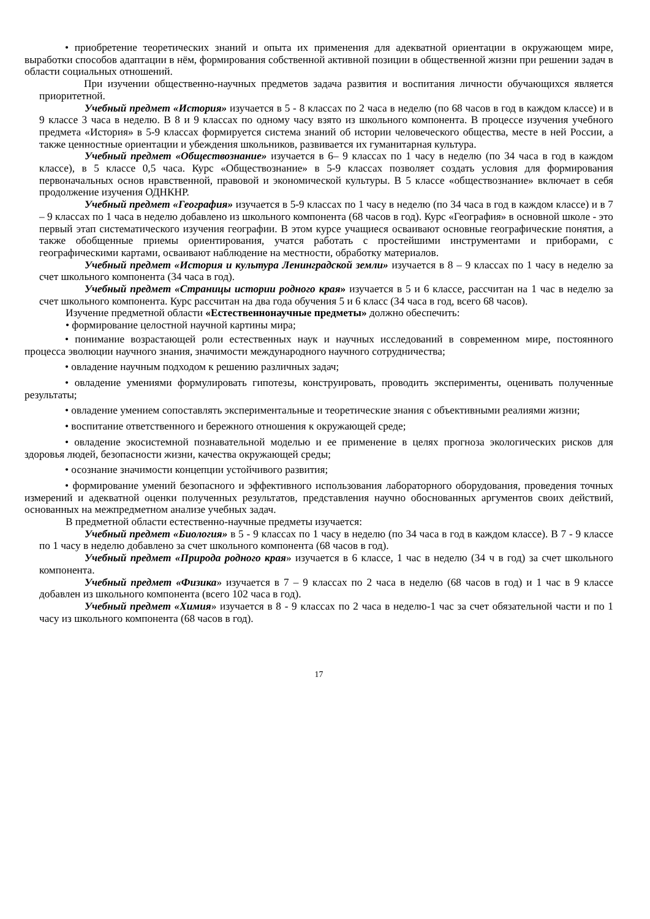• приобретение теоретических знаний и опыта их применения для адекватной ориентации в окружающем мире, выработки способов адаптации в нём, формирования собственной активной позиции в общественной жизни при решении задач в области социальных отношений.
При изучении общественно-научных предметов задача развития и воспитания личности обучающихся является приоритетной.
Учебный предмет «История» изучается в 5 - 8 классах по 2 часа в неделю (по 68 часов в год в каждом классе) и в 9 классе 3 часа в неделю. В 8 и 9 классах по одному часу взято из школьного компонента. В процессе изучения учебного предмета «История» в 5-9 классах формируется система знаний об истории человеческого общества, месте в ней России, а также ценностные ориентации и убеждения школьников, развивается их гуманитарная культура.
Учебный предмет «Обществознание» изучается в 6– 9 классах по 1 часу в неделю (по 34 часа в год в каждом классе), в 5 классе 0,5 часа. Курс «Обществознание» в 5-9 классах позволяет создать условия для формирования первоначальных основ нравственной, правовой и экономической культуры. В 5 классе «обществознание» включает в себя продолжение изучения ОДНКНР.
Учебный предмет «География» изучается в 5-9 классах по 1 часу в неделю (по 34 часа в год в каждом классе) и в 7 – 9 классах по 1 часа в неделю добавлено из школьного компонента (68 часов в год). Курс «География» в основной школе - это первый этап систематического изучения географии. В этом курсе учащиеся осваивают основные географические понятия, а также обобщенные приемы ориентирования, учатся работать с простейшими инструментами и приборами, с географическими картами, осваивают наблюдение на местности, обработку материалов.
Учебный предмет «История и культура Ленинградской земли» изучается в 8 – 9 классах по 1 часу в неделю за счет школьного компонента (34 часа в год).
Учебный предмет «Страницы истории родного края» изучается в 5 и 6 классе, рассчитан на 1 час в неделю за счет школьного компонента. Курс рассчитан на два года обучения 5 и 6 класс (34 часа в год, всего 68 часов).
Изучение предметной области «Естественнонаучные предметы» должно обеспечить:
• формирование целостной научной картины мира;
• понимание возрастающей роли естественных наук и научных исследований в современном мире, постоянного процесса эволюции научного знания, значимости международного научного сотрудничества;
• овладение научным подходом к решению различных задач;
• овладение умениями формулировать гипотезы, конструировать, проводить эксперименты, оценивать полученные результаты;
• овладение умением сопоставлять экспериментальные и теоретические знания с объективными реалиями жизни;
• воспитание ответственного и бережного отношения к окружающей среде;
• овладение экосистемной познавательной моделью и ее применение в целях прогноза экологических рисков для здоровья людей, безопасности жизни, качества окружающей среды;
• осознание значимости концепции устойчивого развития;
• формирование умений безопасного и эффективного использования лабораторного оборудования, проведения точных измерений и адекватной оценки полученных результатов, представления научно обоснованных аргументов своих действий, основанных на межпредметном анализе учебных задач.
В предметной области естественно-научные предметы изучается:
Учебный предмет «Биология» в 5 - 9 классах по 1 часу в неделю (по 34 часа в год в каждом классе). В 7 - 9 классе по 1 часу в неделю добавлено за счет школьного компонента (68 часов в год).
Учебный предмет «Природа родного края» изучается в 6 классе, 1 час в неделю (34 ч в год) за счет школьного компонента.
Учебный предмет «Физика» изучается в 7 – 9 классах по 2 часа в неделю (68 часов в год) и 1 час в 9 классе добавлен из школьного компонента (всего 102 часа в год).
Учебный предмет «Химия» изучается в 8 - 9 классах по 2 часа в неделю-1 час за счет обязательной части и по 1 часу из школьного компонента (68 часов в год).
17